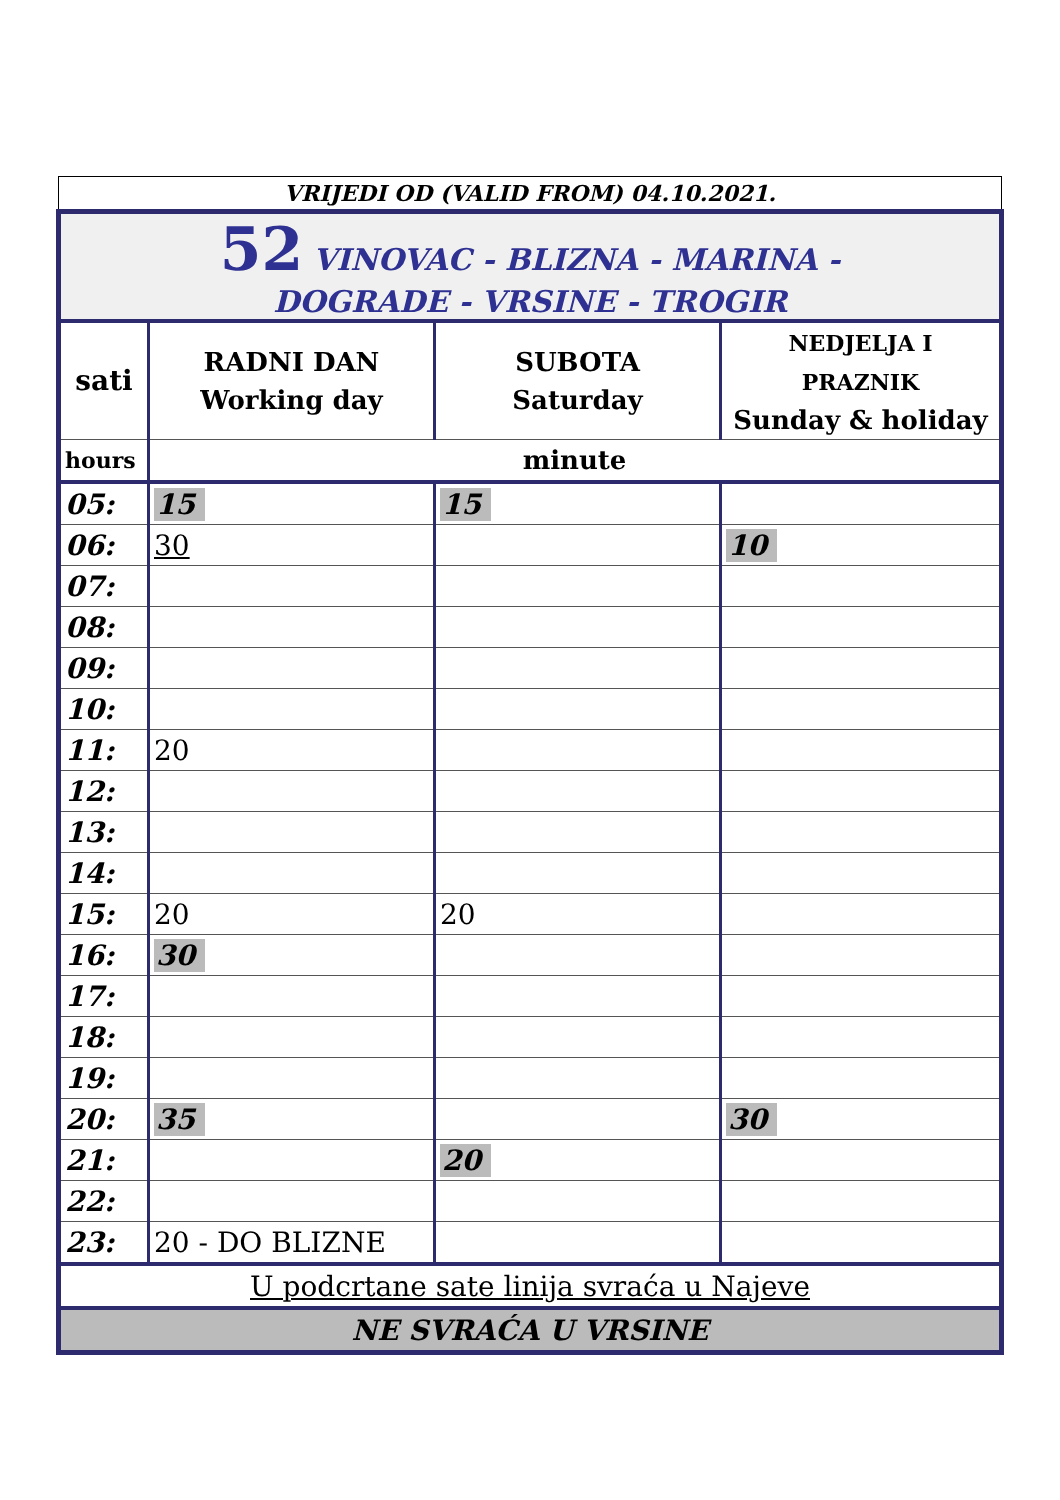VRIJEDI OD (VALID FROM) 04.10.2021.
| 52 VINOVAC - BLIZNA - MARINA - DOGRADE - VRSINE - TROGIR | | | |
| sati | RADNI DAN Working day | SUBOTA Saturday | NEDJELJA I PRAZNIK Sunday & holiday |
| hours | minute | | |
| 05: | 15 | 15 | |
| 06: | 30 | | 10 |
| 07: | | | |
| 08: | | | |
| 09: | | | |
| 10: | | | |
| 11: | 20 | | |
| 12: | | | |
| 13: | | | |
| 14: | | | |
| 15: | 20 | 20 | |
| 16: | 30 | | |
| 17: | | | |
| 18: | | | |
| 19: | | | |
| 20: | 35 | | 30 |
| 21: | | 20 | |
| 22: | | | |
| 23: | 20 - DO BLIZNE | | |
| U podcrtane sate linija svraća u Najeve | | | |
| NE SVRAĆA U VRSINE | | | |